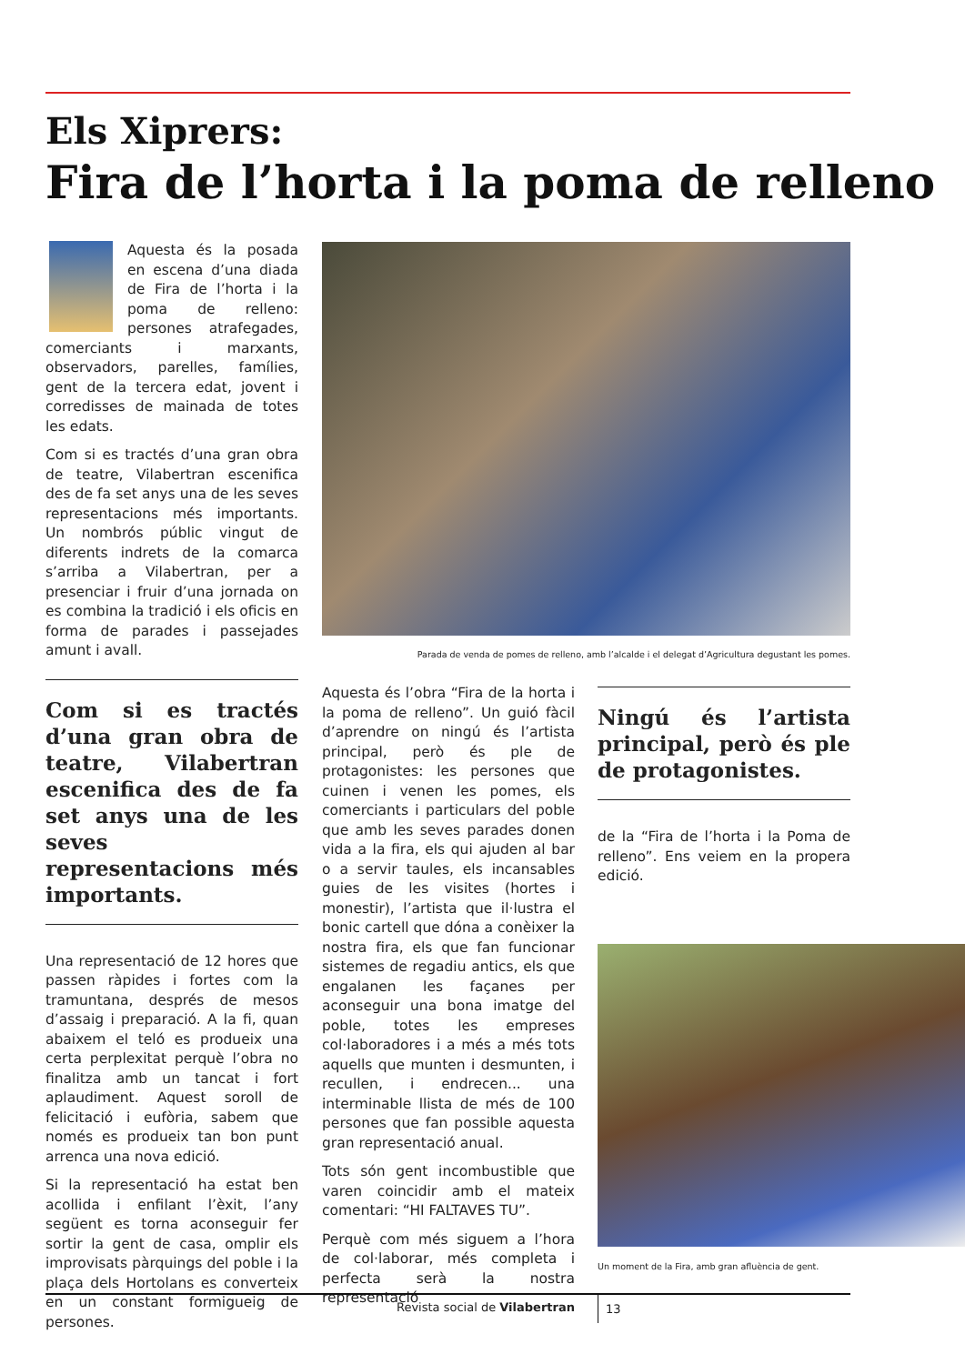Els Xiprers:
Fira de l’horta i la poma de relleno
Aquesta és la posada en escena d’una diada de Fira de l’horta i la poma de relleno: persones atrafegades, comerciants i marxants, observadors, parelles, famílies, gent de la tercera edat, jovent i corredisses de mainada de totes les edats.
Com si es tractés d’una gran obra de teatre, Vilabertran escenifica des de fa set anys una de les seves representacions més importants. Un nombrós públic vingut de diferents indrets de la comarca s’arriba a Vilabertran, per a presenciar i fruir d’una jornada on es combina la tradició i els oficis en forma de parades i passejades amunt i avall.
Com si es tractés d’una gran obra de teatre, Vilabertran escenifica des de fa set anys una de les seves representacions més importants.
Una representació de 12 hores que passen ràpides i fortes com la tramuntana, després de mesos d’assaig i preparació. A la fi, quan abaixem el teló es produeix una certa perplexitat perquè l’obra no finalitza amb un tancat i fort aplaudiment. Aquest soroll de felicitació i eufòria, sabem que només es produeix tan bon punt arrenca una nova edició.
Si la representació ha estat ben acollida i enfilant l’èxit, l’any següent es torna aconseguir fer sortir la gent de casa, omplir els improvisats pàrquings del poble i la plaça dels Hortolans es converteix en un constant formigueig de persones.
Parada de venda de pomes de relleno, amb l’alcalde i el delegat d’Agricultura degustant les pomes.
Aquesta és l’obra “Fira de la horta i la poma de relleno”. Un guió fàcil d’aprendre on ningú és l’artista principal, però és ple de protagonistes: les persones que cuinen i venen les pomes, els comerciants i particulars del poble que amb les seves parades donen vida a la fira, els qui ajuden al bar o a servir taules, els incansables guies de les visites (hortes i monestir), l’artista que il·lustra el bonic cartell que dóna a conèixer la nostra fira, els que fan funcionar sistemes de regadiu antics, els que engalanen les façanes per aconseguir una bona imatge del poble, totes les empreses col·laboradores i a més a més tots aquells que munten i desmunten, i recullen, i endrecen... una interminable llista de més de 100 persones que fan possible aquesta gran representació anual.
Tots són gent incombustible que varen coincidir amb el mateix comentari: “HI FALTAVES TU”.
Perquè com més siguem a l’hora de col·laborar, més completa i perfecta serà la nostra representació
Ningú és l’artista principal, però és ple de protagonistes.
de la “Fira de l’horta i la Poma de relleno”. Ens veiem en la propera edició.
Un moment de la Fira, amb gran afluència de gent.
Revista social de Vilabertran 13